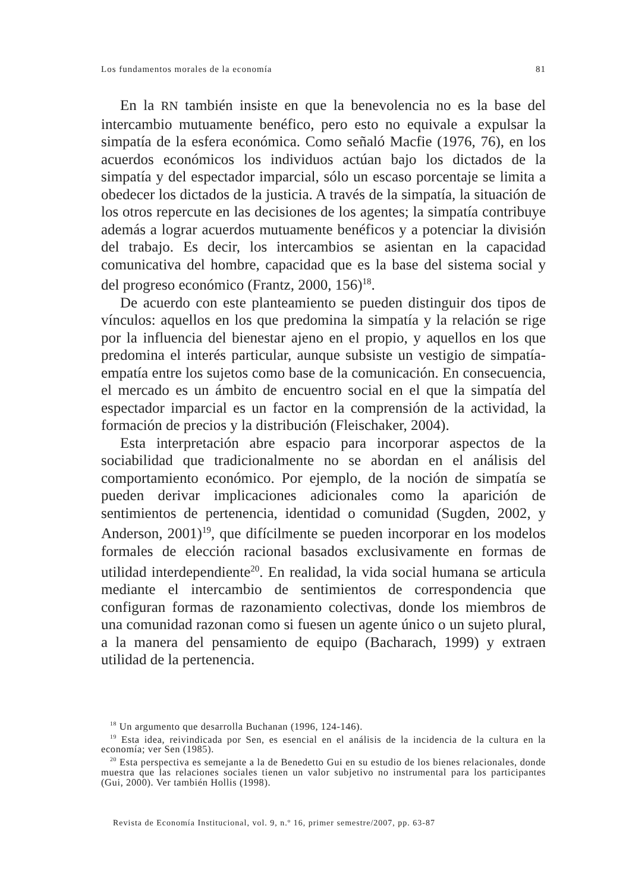Los fundamentos morales de la economía 81
En la RN también insiste en que la benevolencia no es la base del intercambio mutuamente benéfico, pero esto no equivale a expulsar la simpatía de la esfera económica. Como señaló Macfie (1976, 76), en los acuerdos económicos los individuos actúan bajo los dictados de la simpatía y del espectador imparcial, sólo un escaso porcentaje se limita a obedecer los dictados de la justicia. A través de la simpatía, la situación de los otros repercute en las decisiones de los agentes; la simpatía contribuye además a lograr acuerdos mutuamente benéficos y a potenciar la división del trabajo. Es decir, los intercambios se asientan en la capacidad comunicativa del hombre, capacidad que es la base del sistema social y del progreso económico (Frantz, 2000, 156)<sup>18</sup>.
De acuerdo con este planteamiento se pueden distinguir dos tipos de vínculos: aquellos en los que predomina la simpatía y la relación se rige por la influencia del bienestar ajeno en el propio, y aquellos en los que predomina el interés particular, aunque subsiste un vestigio de simpatía-empatía entre los sujetos como base de la comunicación. En consecuencia, el mercado es un ámbito de encuentro social en el que la simpatía del espectador imparcial es un factor en la comprensión de la actividad, la formación de precios y la distribución (Fleischaker, 2004).
Esta interpretación abre espacio para incorporar aspectos de la sociabilidad que tradicionalmente no se abordan en el análisis del comportamiento económico. Por ejemplo, de la noción de simpatía se pueden derivar implicaciones adicionales como la aparición de sentimientos de pertenencia, identidad o comunidad (Sugden, 2002, y Anderson, 2001)<sup>19</sup>, que difícilmente se pueden incorporar en los modelos formales de elección racional basados exclusivamente en formas de utilidad interdependiente<sup>20</sup>. En realidad, la vida social humana se articula mediante el intercambio de sentimientos de correspondencia que configuran formas de razonamiento colectivas, donde los miembros de una comunidad razonan como si fuesen un agente único o un sujeto plural, a la manera del pensamiento de equipo (Bacharach, 1999) y extraen utilidad de la pertenencia.
<sup>18</sup> Un argumento que desarrolla Buchanan (1996, 124-146).
<sup>19</sup> Esta idea, reivindicada por Sen, es esencial en el análisis de la incidencia de la cultura en la economía; ver Sen (1985).
<sup>20</sup> Esta perspectiva es semejante a la de Benedetto Gui en su estudio de los bienes relacionales, donde muestra que las relaciones sociales tienen un valor subjetivo no instrumental para los participantes (Gui, 2000). Ver también Hollis (1998).
Revista de Economía Institucional, vol. 9, n.º 16, primer semestre/2007, pp. 63-87